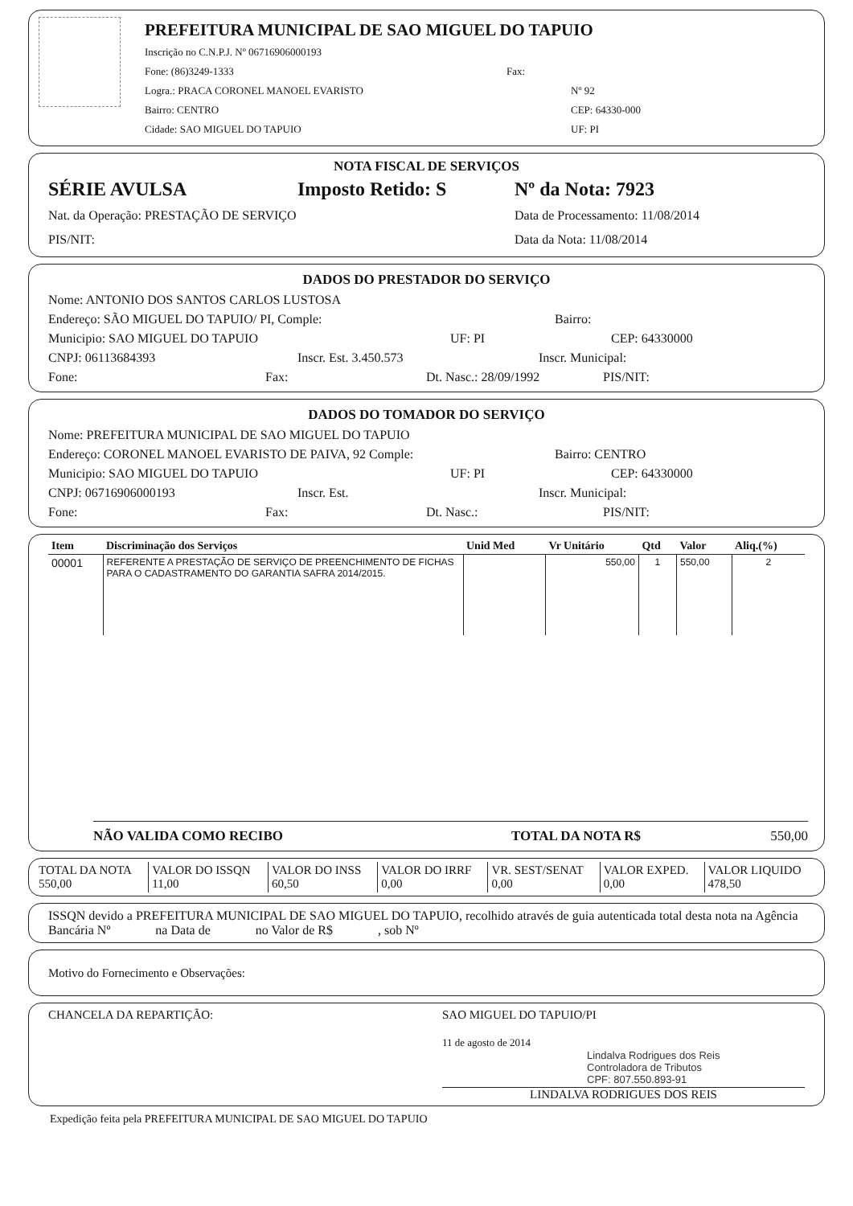PREFEITURA MUNICIPAL DE SAO MIGUEL DO TAPUIO
Inscrição no C.N.P.J. Nº 06716906000193
Fone: (86)3249-1333 Fax:
Logra.: PRACA CORONEL MANOEL EVARISTO Nº 92
Bairro: CENTRO CEP: 64330-000
Cidade: SAO MIGUEL DO TAPUIO UF: PI
NOTA FISCAL DE SERVIÇOS
SÉRIE AVULSA Imposto Retido: S Nº da Nota: 7923
Nat. da Operação: PRESTAÇÃO DE SERVIÇO Data de Processamento: 11/08/2014
PIS/NIT: Data da Nota: 11/08/2014
DADOS DO PRESTADOR DO SERVIÇO
Nome: ANTONIO DOS SANTOS CARLOS LUSTOSA
Endereço: SÃO MIGUEL DO TAPUIO/ PI, Comple: Bairro:
Municipio: SAO MIGUEL DO TAPUIO UF: PI CEP: 64330000
CNPJ: 06113684393 Inscr. Est. 3.450.573 Inscr. Municipal:
Fone: Fax: Dt. Nasc.: 28/09/1992 PIS/NIT:
DADOS DO TOMADOR DO SERVIÇO
Nome: PREFEITURA MUNICIPAL DE SAO MIGUEL DO TAPUIO
Endereço: CORONEL MANOEL EVARISTO DE PAIVA, 92 Comple: Bairro: CENTRO
Municipio: SAO MIGUEL DO TAPUIO UF: PI CEP: 64330000
CNPJ: 06716906000193 Inscr. Est. Inscr. Municipal:
Fone: Fax: Dt. Nasc.: PIS/NIT:
| Item | Discriminação dos Serviços | Unid Med | Vr Unitário | Qtd | Valor | Aliq.(%) |
| --- | --- | --- | --- | --- | --- | --- |
| 00001 | REFERENTE A PRESTAÇÃO DE SERVIÇO DE PREENCHIMENTO DE FICHAS PARA O CADASTRAMENTO DO GARANTIA SAFRA 2014/2015. | | 550,00 | 1 | 550,00 | 2 |
NÃO VALIDA COMO RECIBO TOTAL DA NOTA R$ 550,00
| TOTAL DA NOTA 550,00 | VALOR DO ISSQN 11,00 | VALOR DO INSS 60,50 | VALOR DO IRRF 0,00 | VR. SEST/SENAT 0,00 | VALOR EXPED. 0,00 | VALOR LIQUIDO 478,50 |
ISSQN devido a PREFEITURA MUNICIPAL DE SAO MIGUEL DO TAPUIO, recolhido através de guia autenticada total desta nota na Agência Bancária Nº na Data de no Valor de R$ , sob Nº
Motivo do Fornecimento e Observações:
CHANCELA DA REPARTIÇÃO: SAO MIGUEL DO TAPUIO/PI
11 de agosto de 2014
Lindalva Rodrigues dos Reis
Controladora de Tributos
CPF: 807.550.893-91
LINDALVA RODRIGUES DOS REIS
Expedição feita pela PREFEITURA MUNICIPAL DE SAO MIGUEL DO TAPUIO